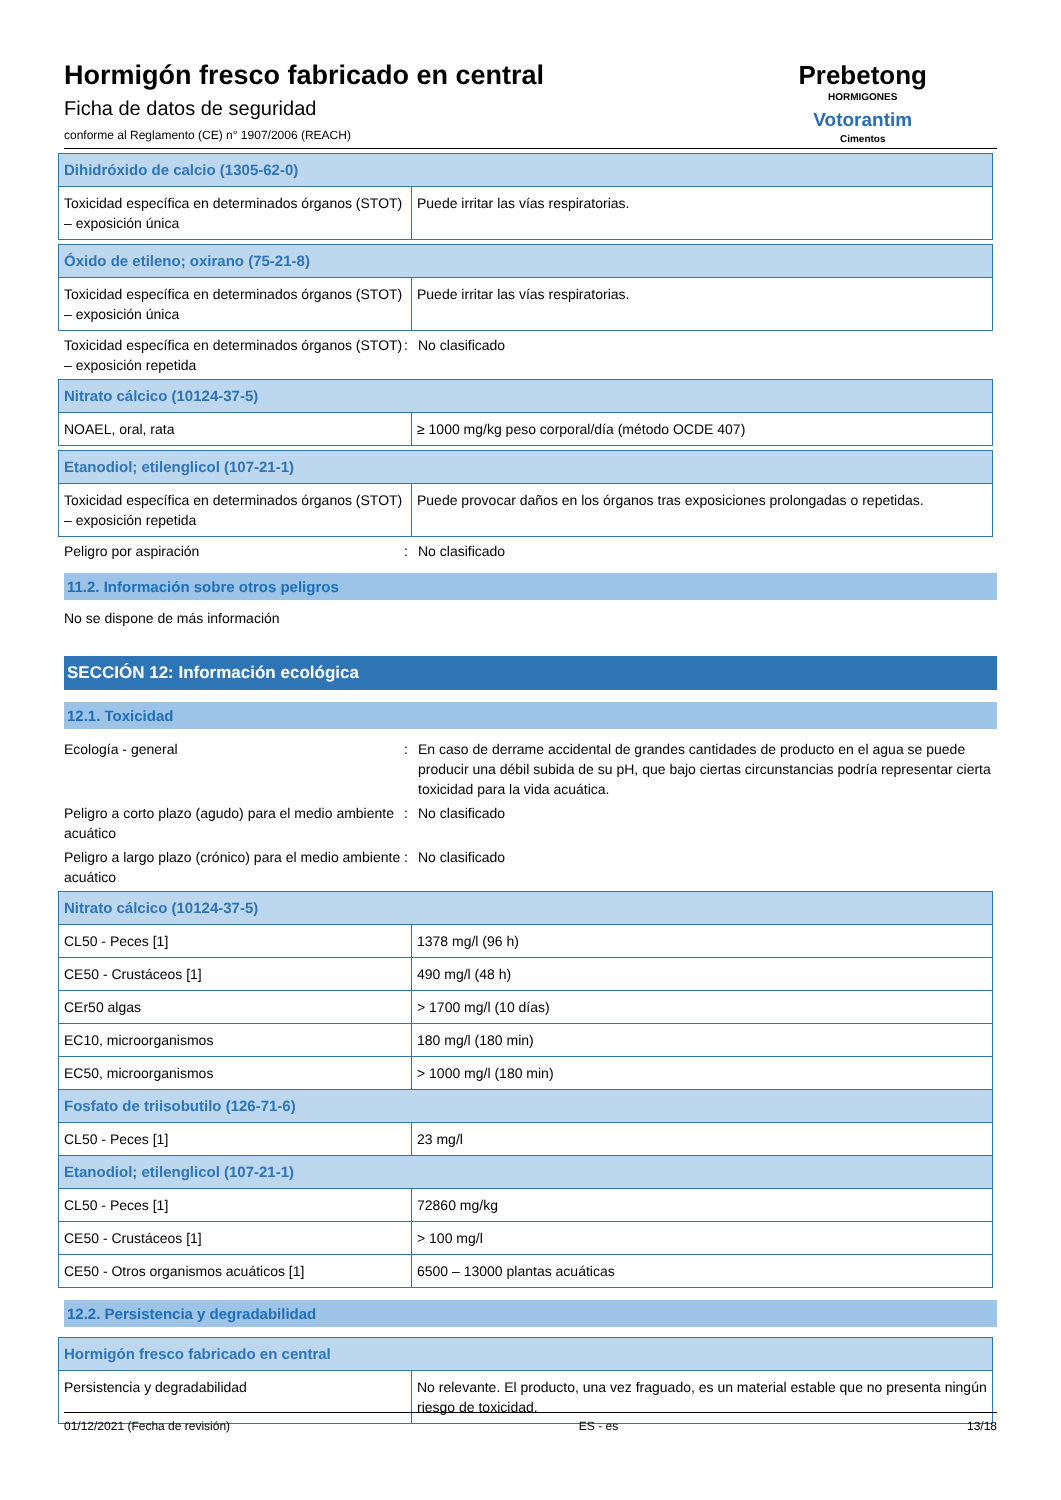Hormigón fresco fabricado en central
Ficha de datos de seguridad
conforme al Reglamento (CE) n° 1907/2006 (REACH)
Prebetong
HORMIGONES
Votorantim
Cimentos
| Dihidróxido de calcio (1305-62-0) | |
| Toxicidad específica en determinados órganos (STOT) – exposición única | Puede irritar las vías respiratorias. |
| Óxido de etileno; oxirano (75-21-8) | |
| Toxicidad específica en determinados órganos (STOT) – exposición única | Puede irritar las vías respiratorias. |
Toxicidad específica en determinados órganos (STOT) – exposición repetida
: No clasificado
| Nitrato cálcico (10124-37-5) | |
| NOAEL, oral, rata | ≥ 1000 mg/kg peso corporal/día (método OCDE 407) |
| Etanodiol; etilenglicol (107-21-1) | |
| Toxicidad específica en determinados órganos (STOT) – exposición repetida | Puede provocar daños en los órganos tras exposiciones prolongadas o repetidas. |
Peligro por aspiración : No clasificado
11.2. Información sobre otros peligros
No se dispone de más información
SECCIÓN 12: Información ecológica
12.1. Toxicidad
Ecología - general : En caso de derrame accidental de grandes cantidades de producto en el agua se puede producir una débil subida de su pH, que bajo ciertas circunstancias podría representar cierta toxicidad para la vida acuática.
Peligro a corto plazo (agudo) para el medio ambiente acuático
: No clasificado
Peligro a largo plazo (crónico) para el medio ambiente acuático
: No clasificado
| Nitrato cálcico (10124-37-5) | |
| CL50 - Peces [1] | 1378 mg/l (96 h) |
| CE50 - Crustáceos [1] | 490 mg/l (48 h) |
| CEr50 algas | > 1700 mg/l (10 días) |
| EC10, microorganismos | 180 mg/l (180 min) |
| EC50, microorganismos | > 1000 mg/l (180 min) |
| Fosfato de triisobutilo (126-71-6) | |
| CL50 - Peces [1] | 23 mg/l |
| Etanodiol; etilenglicol (107-21-1) | |
| CL50 - Peces [1] | 72860 mg/kg |
| CE50 - Crustáceos [1] | > 100 mg/l |
| CE50 - Otros organismos acuáticos [1] | 6500 – 13000 plantas acuáticas |
12.2. Persistencia y degradabilidad
| Hormigón fresco fabricado en central | |
| Persistencia y degradabilidad | No relevante. El producto, una vez fraguado, es un material estable que no presenta ningún riesgo de toxicidad. |
01/12/2021 (Fecha de revisión) ES - es 13/18